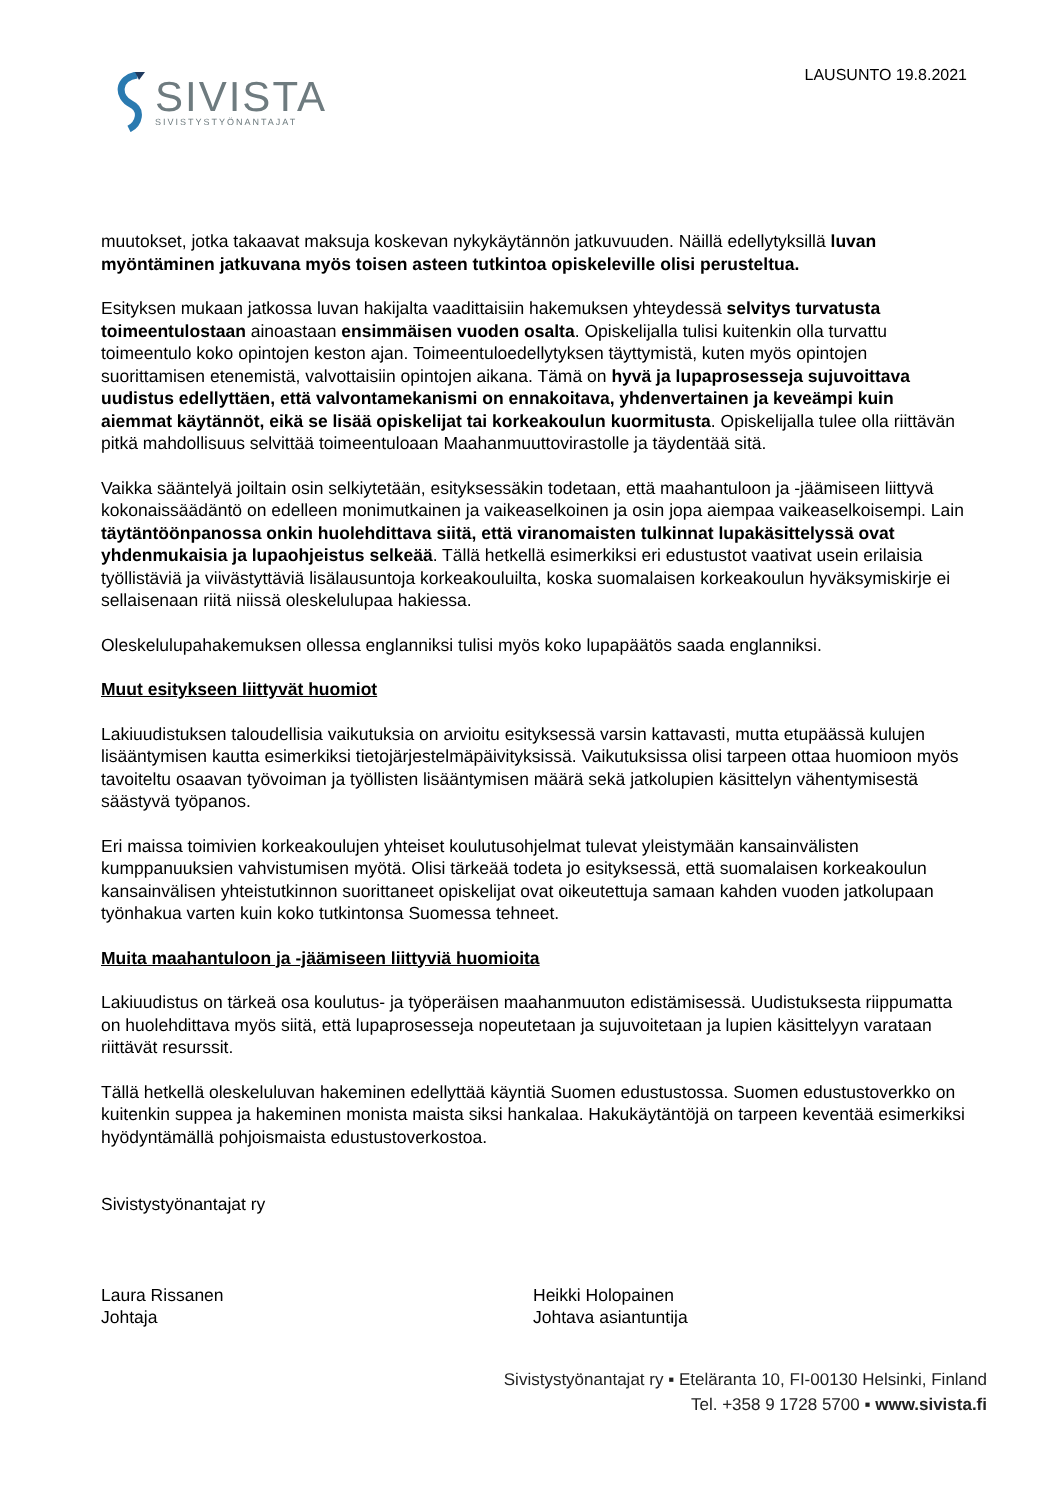SIVISTA
SIVISTYSTYÖNANTAJAT
LAUSUNTO 19.8.2021
muutokset, jotka takaavat maksuja koskevan nykykäytännön jatkuvuuden. Näillä edellytyksillä luvan myöntäminen jatkuvana myös toisen asteen tutkintoa opiskeleville olisi perusteltua.
Esityksen mukaan jatkossa luvan hakijalta vaadittaisiin hakemuksen yhteydessä selvitys turvatusta toimeentulostaan ainoastaan ensimmäisen vuoden osalta. Opiskelijalla tulisi kuitenkin olla turvattu toimeentulo koko opintojen keston ajan. Toimeentuloedellytyksen täyttymistä, kuten myös opintojen suorittamisen etenemistä, valvottaisiin opintojen aikana. Tämä on hyvä ja lupaprosesseja sujuvoittava uudistus edellyttäen, että valvontamekanismi on ennakoitava, yhdenvertainen ja keveämpi kuin aiemmat käytännöt, eikä se lisää opiskelijat tai korkeakoulun kuormitusta. Opiskelijalla tulee olla riittävän pitkä mahdollisuus selvittää toimeentuloaan Maahanmuuttovirastolle ja täydentää sitä.
Vaikka sääntelyä joiltain osin selkiytetään, esityksessäkin todetaan, että maahantuloon ja -jäämiseen liittyvä kokonaissäädäntö on edelleen monimutkainen ja vaikeaselkoinen ja osin jopa aiempaa vaikeaselkoisempi. Lain täytäntöönpanossa onkin huolehdittava siitä, että viranomaisten tulkinnat lupakäsittelyssä ovat yhdenmukaisia ja lupaohjeistus selkeää. Tällä hetkellä esimerkiksi eri edustustot vaativat usein erilaisia työllistäviä ja viivästyttäviä lisälausuntoja korkeakouluilta, koska suomalaisen korkeakoulun hyväksymiskirje ei sellaisenaan riitä niissä oleskelulupaa hakiessa.
Oleskelulupahakemuksen ollessa englanniksi tulisi myös koko lupapäätös saada englanniksi.
Muut esitykseen liittyvät huomiot
Lakiuudistuksen taloudellisia vaikutuksia on arvioitu esityksessä varsin kattavasti, mutta etupäässä kulujen lisääntymisen kautta esimerkiksi tietojärjestelmäpäivityksissä. Vaikutuksissa olisi tarpeen ottaa huomioon myös tavoiteltu osaavan työvoiman ja työllisten lisääntymisen määrä sekä jatkolupien käsittelyn vähentymisestä säästyvä työpanos.
Eri maissa toimivien korkeakoulujen yhteiset koulutusohjelmat tulevat yleistymään kansainvälisten kumppanuuksien vahvistumisen myötä. Olisi tärkeää todeta jo esityksessä, että suomalaisen korkeakoulun kansainvälisen yhteistutkinnon suorittaneet opiskelijat ovat oikeutettuja samaan kahden vuoden jatkolupaan työnhakua varten kuin koko tutkintonsa Suomessa tehneet.
Muita maahantuloon ja -jäämiseen liittyviä huomioita
Lakiuudistus on tärkeä osa koulutus- ja työperäisen maahanmuuton edistämisessä. Uudistuksesta riippumatta on huolehdittava myös siitä, että lupaprosesseja nopeutetaan ja sujuvoitetaan ja lupien käsittelyyn varataan riittävät resurssit.
Tällä hetkellä oleskeluluvan hakeminen edellyttää käyntiä Suomen edustustossa. Suomen edustustoverkko on kuitenkin suppea ja hakeminen monista maista siksi hankalaa. Hakukäytäntöjä on tarpeen keventää esimerkiksi hyödyntämällä pohjoismaista edustustoverkostoa.
Sivistystyönantajat ry
Laura Rissanen
Johtaja
Heikki Holopainen
Johtava asiantuntija
Sivistystyönantajat ry ▪ Eteläranta 10, FI-00130 Helsinki, Finland
Tel. +358 9 1728 5700 ▪ www.sivista.fi